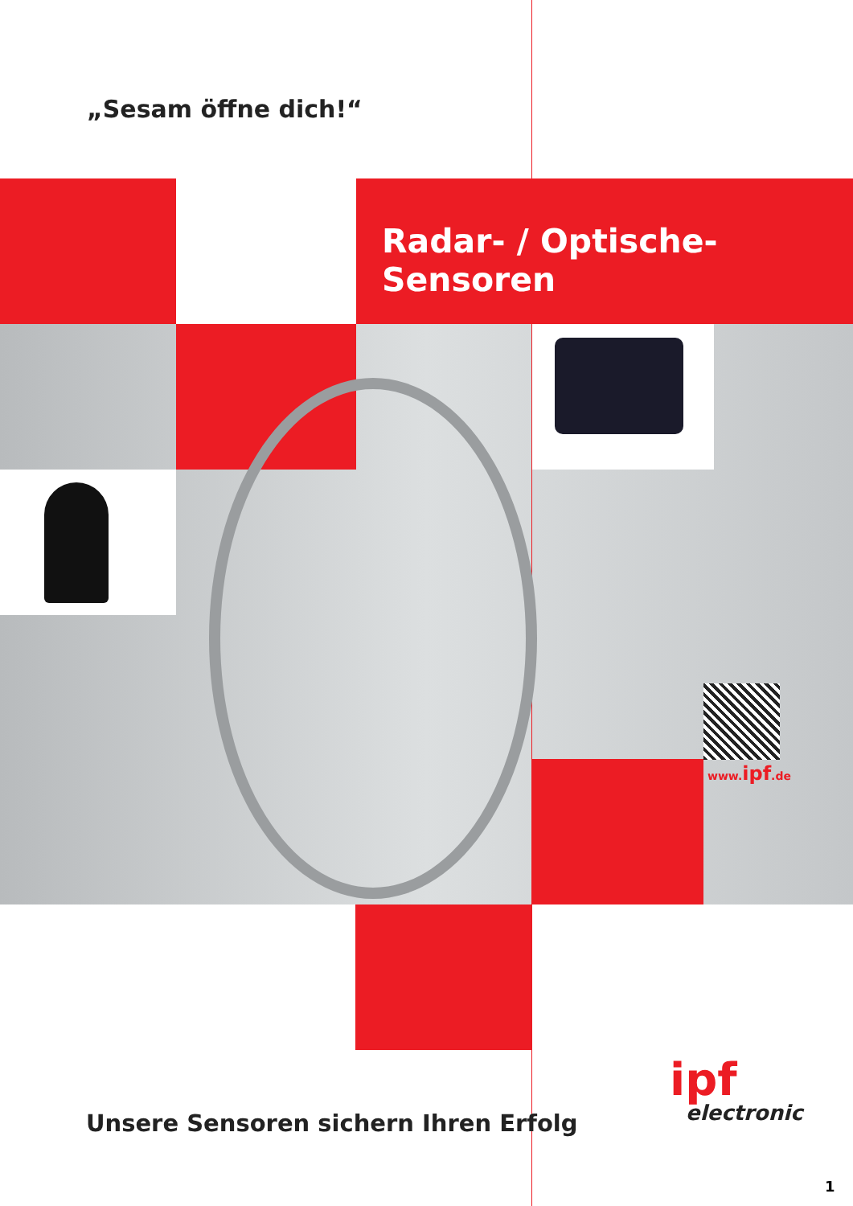„Sesam öffne dich!“
Radar- / Optische-Sensoren
www.ipf.de
Unsere Sensoren sichern Ihren Erfolg
ipf
electronic
1